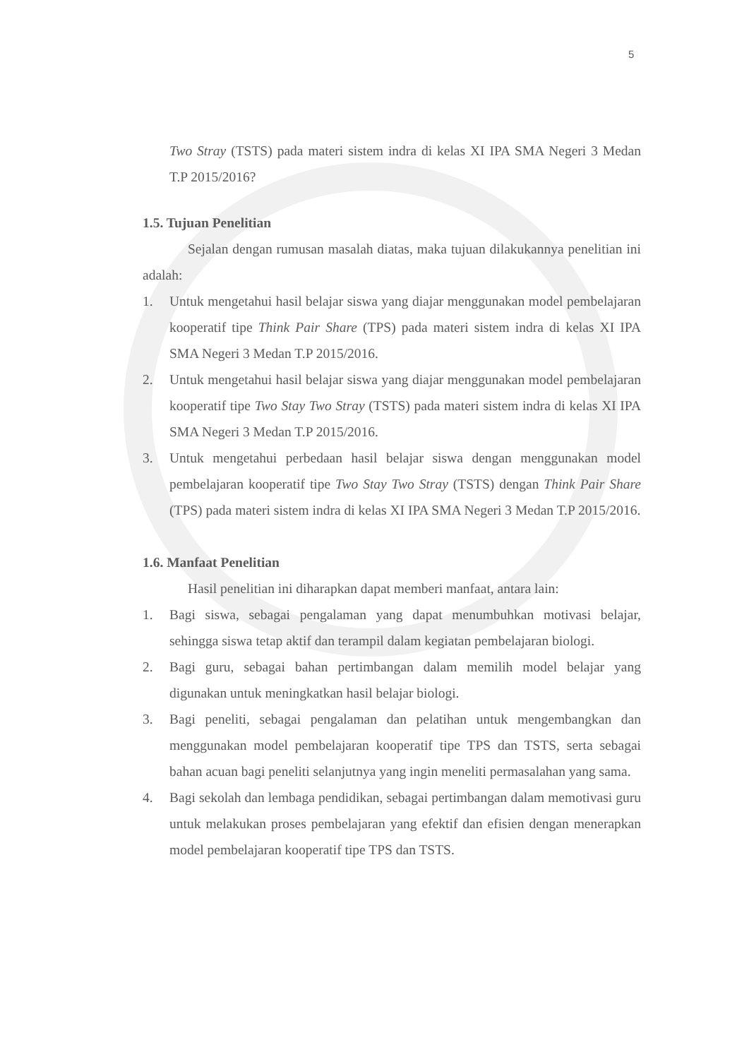5
Two Stray (TSTS) pada materi sistem indra di kelas XI IPA SMA Negeri 3 Medan T.P 2015/2016?
1.5. Tujuan Penelitian
Sejalan dengan rumusan masalah diatas, maka tujuan dilakukannya penelitian ini adalah:
1. Untuk mengetahui hasil belajar siswa yang diajar menggunakan model pembelajaran kooperatif tipe Think Pair Share (TPS) pada materi sistem indra di kelas XI IPA SMA Negeri 3 Medan T.P 2015/2016.
2. Untuk mengetahui hasil belajar siswa yang diajar menggunakan model pembelajaran kooperatif tipe Two Stay Two Stray (TSTS) pada materi sistem indra di kelas XI IPA SMA Negeri 3 Medan T.P 2015/2016.
3. Untuk mengetahui perbedaan hasil belajar siswa dengan menggunakan model pembelajaran kooperatif tipe Two Stay Two Stray (TSTS) dengan Think Pair Share (TPS) pada materi sistem indra di kelas XI IPA SMA Negeri 3 Medan T.P 2015/2016.
1.6. Manfaat Penelitian
Hasil penelitian ini diharapkan dapat memberi manfaat, antara lain:
1. Bagi siswa, sebagai pengalaman yang dapat menumbuhkan motivasi belajar, sehingga siswa tetap aktif dan terampil dalam kegiatan pembelajaran biologi.
2. Bagi guru, sebagai bahan pertimbangan dalam memilih model belajar yang digunakan untuk meningkatkan hasil belajar biologi.
3. Bagi peneliti, sebagai pengalaman dan pelatihan untuk mengembangkan dan menggunakan model pembelajaran kooperatif tipe TPS dan TSTS, serta sebagai bahan acuan bagi peneliti selanjutnya yang ingin meneliti permasalahan yang sama.
4. Bagi sekolah dan lembaga pendidikan, sebagai pertimbangan dalam memotivasi guru untuk melakukan proses pembelajaran yang efektif dan efisien dengan menerapkan model pembelajaran kooperatif tipe TPS dan TSTS.